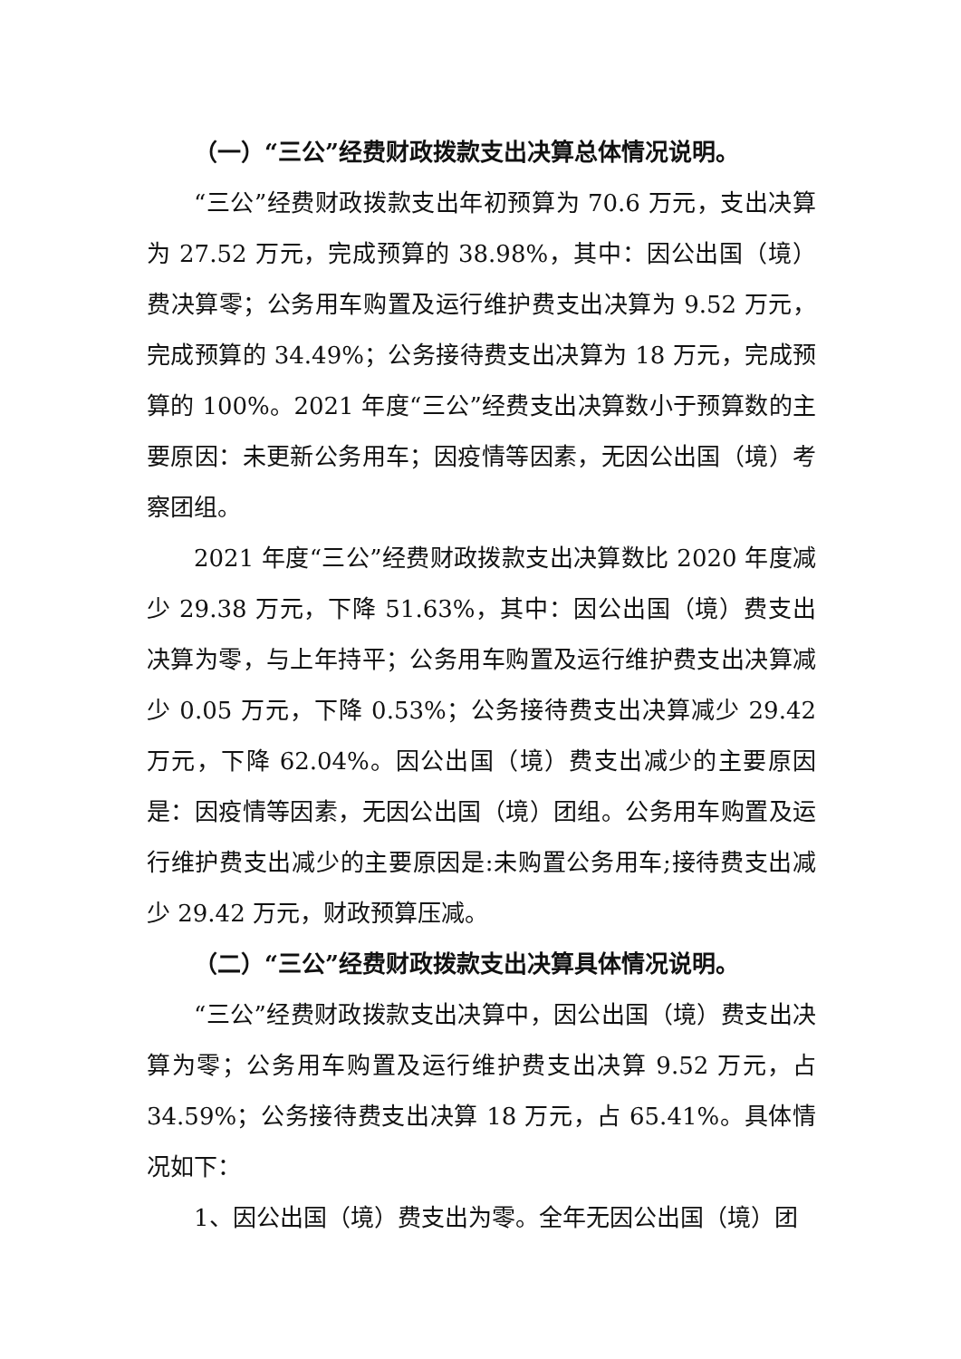（一）“三公”经费财政拨款支出决算总体情况说明。
“三公”经费财政拨款支出年初预算为 70.6 万元，支出决算为 27.52 万元，完成预算的 38.98%，其中：因公出国（境）费决算零；公务用车购置及运行维护费支出决算为 9.52 万元，完成预算的 34.49%；公务接待费支出决算为 18 万元，完成预算的 100%。2021 年度“三公”经费支出决算数小于预算数的主要原因：未更新公务用车；因疫情等因素，无因公出国（境）考察团组。
2021 年度“三公”经费财政拨款支出决算数比 2020 年度减少 29.38 万元，下降 51.63%，其中：因公出国（境）费支出决算为零，与上年持平；公务用车购置及运行维护费支出决算减少 0.05 万元，下降 0.53%；公务接待费支出决算减少 29.42 万元，下降 62.04%。因公出国（境）费支出减少的主要原因是：因疫情等因素，无因公出国（境）团组。公务用车购置及运行维护费支出减少的主要原因是:未购置公务用车;接待费支出减少 29.42 万元，财政预算压减。
（二）“三公”经费财政拨款支出决算具体情况说明。
“三公”经费财政拨款支出决算中，因公出国（境）费支出决算为零；公务用车购置及运行维护费支出决算 9.52 万元，占 34.59%；公务接待费支出决算 18 万元，占 65.41%。具体情况如下：
1、因公出国（境）费支出为零。全年无因公出国（境）团